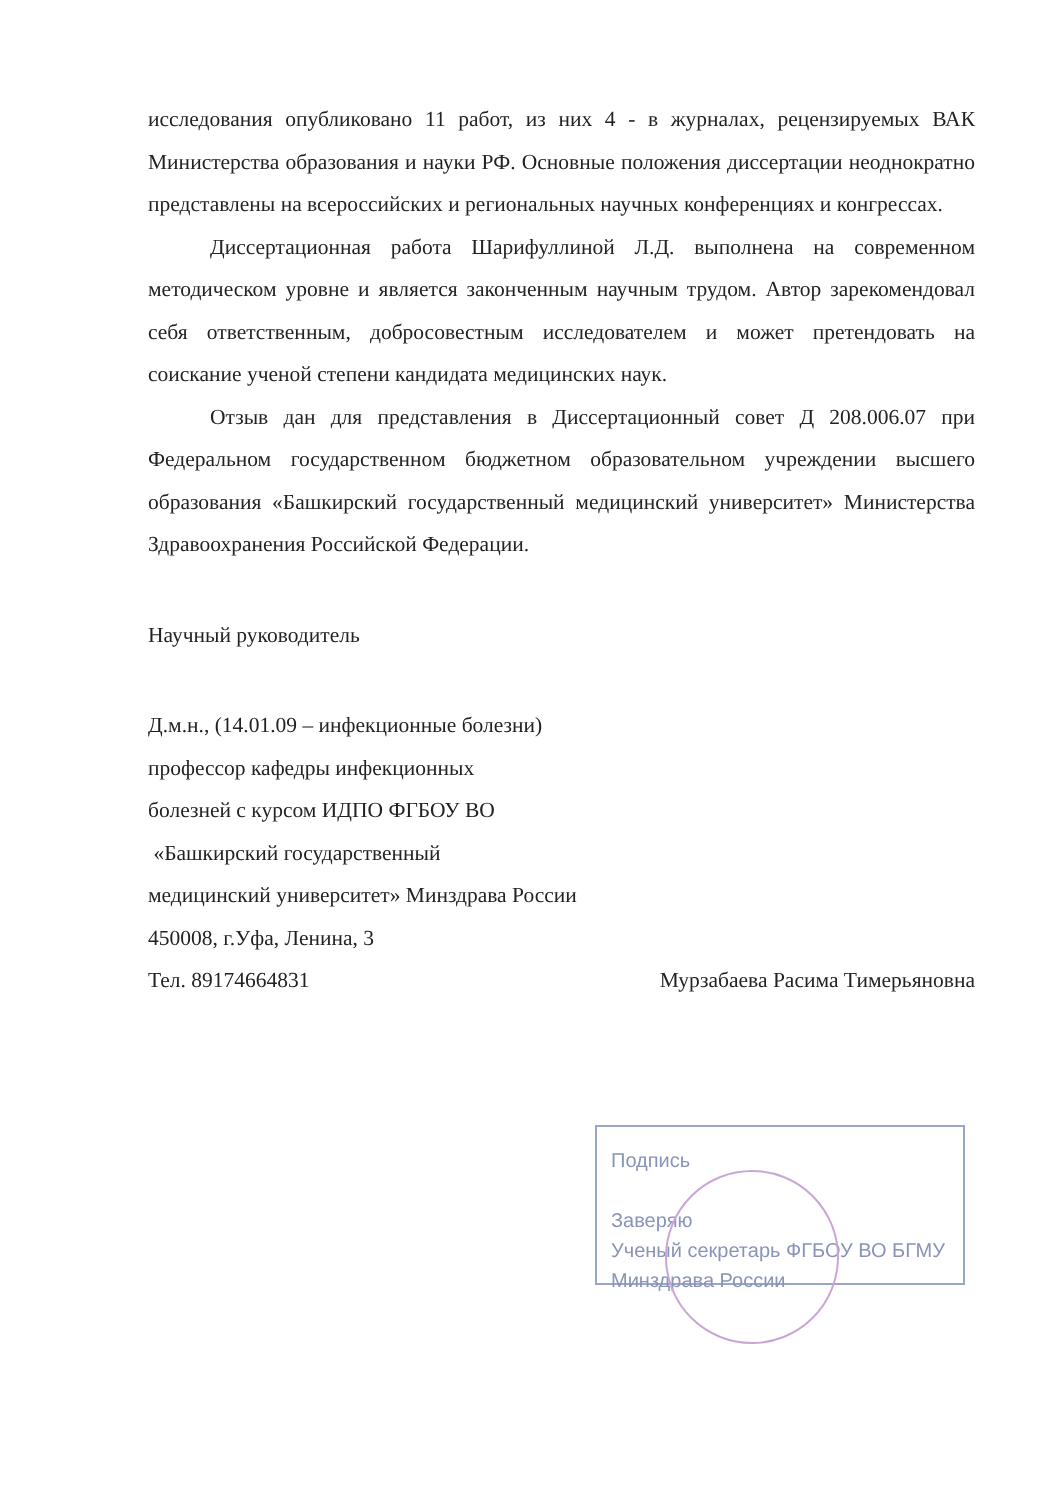исследования опубликовано 11 работ, из них 4 - в журналах, рецензируемых ВАК Министерства образования и науки РФ. Основные положения диссертации неоднократно представлены на всероссийских и региональных научных конференциях и конгрессах.
Диссертационная работа Шарифуллиной Л.Д. выполнена на современном методическом уровне и является законченным научным трудом. Автор зарекомендовал себя ответственным, добросовестным исследователем и может претендовать на соискание ученой степени кандидата медицинских наук.
Отзыв дан для представления в Диссертационный совет Д 208.006.07 при Федеральном государственном бюджетном образовательном учреждении высшего образования «Башкирский государственный медицинский университет» Министерства Здравоохранения Российской Федерации.
Научный руководитель
Д.м.н., (14.01.09 – инфекционные болезни)
профессор кафедры инфекционных
болезней с курсом ИДПО ФГБОУ ВО
«Башкирский государственный
медицинский университет» Минздрава России
450008, г.Уфа, Ленина, 3
Тел. 89174664831 Мурзабаева Расима Тимерьяновна
Подпись
Заверяю
Ученый секретарь ФГБОУ ВО БГМУ
Минздрава России